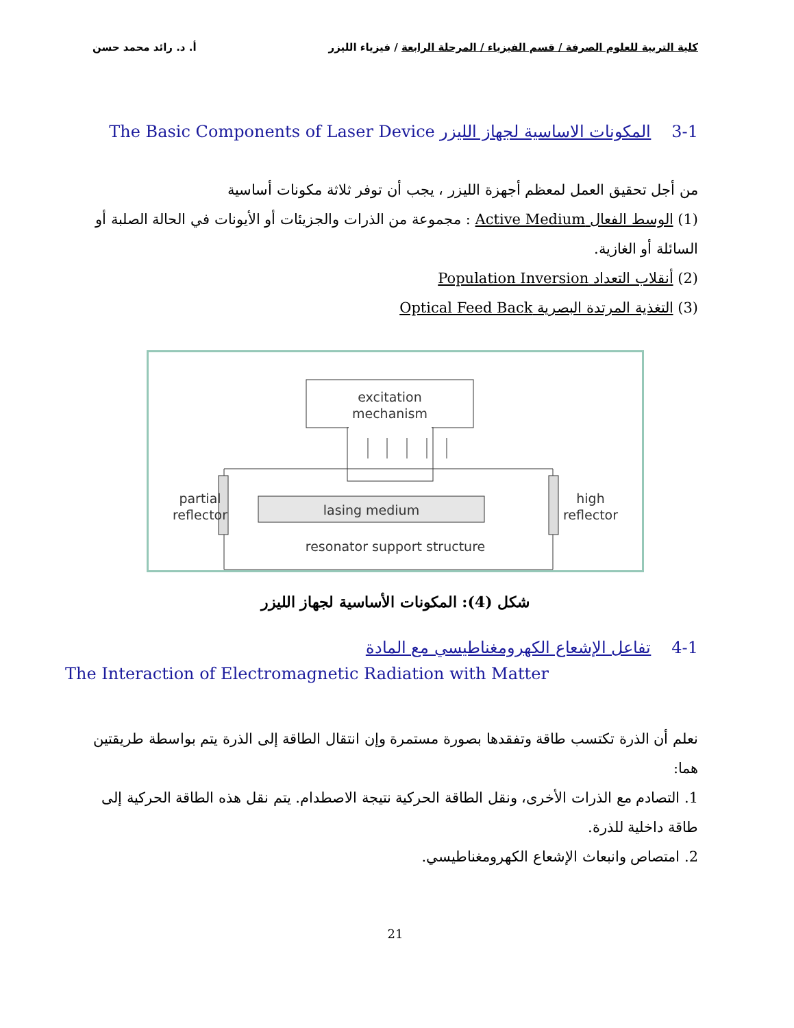كلية التربية للعلوم الصرفة / قسم الفيزياء / المرحلة الرابعة / فيزياء الليزر أ. د. رائد محمد حسن
3-1 المكونات الاساسية لجهاز الليزر The Basic Components of Laser Device
من أجل تحقيق العمل لمعظم أجهزة الليزر ، يجب أن توفر ثلاثة مكونات أساسية
(1) الوسط الفعال Active Medium : مجموعة من الذرات والجزيئات أو الأيونات في الحالة الصلبة أو السائلة أو الغازية.
(2) أنقلاب التعداد Population Inversion
(3) التغذية المرتدة البصرية Optical Feed Back
excitation
mechanism
lasing medium
partial
reflector
high
reflector
resonator support structure
شكل (4): المكونات الأساسية لجهاز الليزر
4-1 تفاعل الإشعاع الكهرومغناطيسي مع المادة
The Interaction of Electromagnetic Radiation with Matter
نعلم أن الذرة تكتسب طاقة وتفقدها بصورة مستمرة وإن انتقال الطاقة إلى الذرة يتم بواسطة طريقتين هما:
1. التصادم مع الذرات الأخرى، ونقل الطاقة الحركية نتيجة الاصطدام. يتم نقل هذه الطاقة الحركية إلى طاقة داخلية للذرة.
2. امتصاص وانبعاث الإشعاع الكهرومغناطيسي.
21